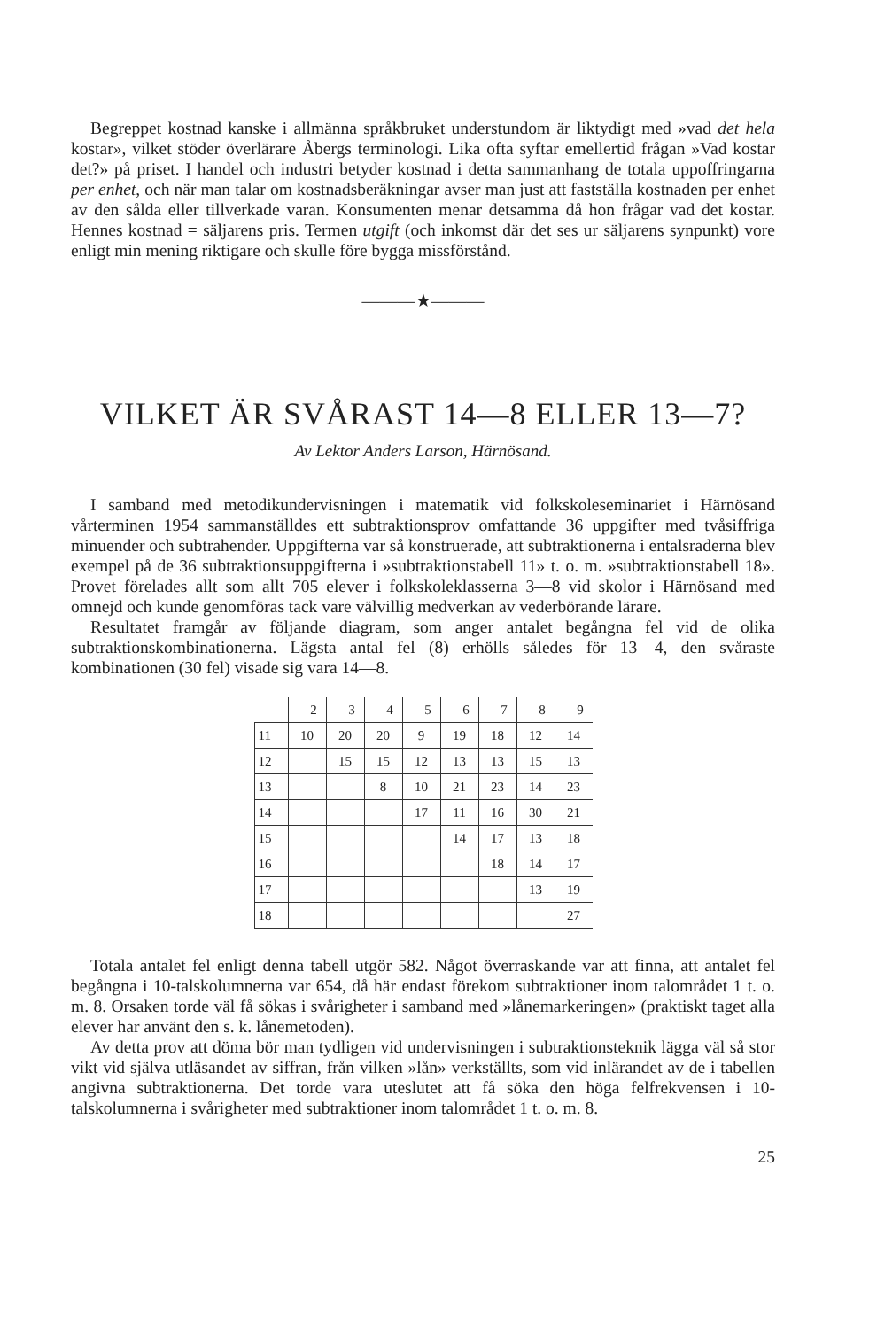Begreppet kostnad kanske i allmänna språkbruket understundom är liktydigt med »vad det hela kostar», vilket stöder överlärare Åbergs terminologi. Lika ofta syftar emellertid frågan »Vad kostar det?» på priset. I handel och industri betyder kostnad i detta sammanhang de totala uppoffringarna per enhet, och när man talar om kostnadsberäkningar avser man just att fastställa kostnaden per enhet av den sålda eller tillverkade varan. Konsumenten menar detsamma då hon frågar vad det kostar. Hennes kostnad = säljarens pris. Termen utgift (och inkomst där det ses ur säljarens synpunkt) vore enligt min mening riktigare och skulle före bygga missförstånd.
———★———
VILKET ÄR SVÅRAST 14—8 ELLER 13—7?
Av Lektor Anders Larson, Härnösand.
I samband med metodikundervisningen i matematik vid folkskoleseminariet i Härnösand vårterminen 1954 sammanställdes ett subtraktionsprov omfattande 36 uppgifter med tvåsiffriga minuender och subtrahender. Uppgifterna var så konstruerade, att subtraktionerna i entalsraderna blev exempel på de 36 subtraktionsuppgifterna i »subtraktionstabell 11» t. o. m. »subtraktionstabell 18». Provet förelades allt som allt 705 elever i folkskoleklasserna 3—8 vid skolor i Härnösand med omnejd och kunde genomföras tack vare välvillig medverkan av vederbörande lärare.
Resultatet framgår av följande diagram, som anger antalet begångna fel vid de olika subtraktionskombinationerna. Lägsta antal fel (8) erhölls således för 13—4, den svåraste kombinationen (30 fel) visade sig vara 14—8.
| | —2 | —3 | —4 | —5 | —6 | —7 | —8 | —9 |
| 11 | 10 | 20 | 20 | 9 | 19 | 18 | 12 | 14 |
| 12 | | 15 | 15 | 12 | 13 | 13 | 15 | 13 |
| 13 | | | 8 | 10 | 21 | 23 | 14 | 23 |
| 14 | | | | 17 | 11 | 16 | 30 | 21 |
| 15 | | | | | 14 | 17 | 13 | 18 |
| 16 | | | | | | 18 | 14 | 17 |
| 17 | | | | | | | 13 | 19 |
| 18 | | | | | | | | 27 |
Totala antalet fel enligt denna tabell utgör 582. Något överraskande var att finna, att antalet fel begångna i 10-talskolumnerna var 654, då här endast förekom subtraktioner inom talområdet 1 t. o. m. 8. Orsaken torde väl få sökas i svårigheter i samband med »lånemarkeringen» (praktiskt taget alla elever har använt den s. k. lånemetoden).
Av detta prov att döma bör man tydligen vid undervisningen i subtraktionsteknik lägga väl så stor vikt vid själva utläsandet av siffran, från vilken »lån» verkställts, som vid inlärandet av de i tabellen angivna subtraktionerna. Det torde vara uteslutet att få söka den höga felfrekvensen i 10-talskolumnerna i svårigheter med subtraktioner inom talområdet 1 t. o. m. 8.
25